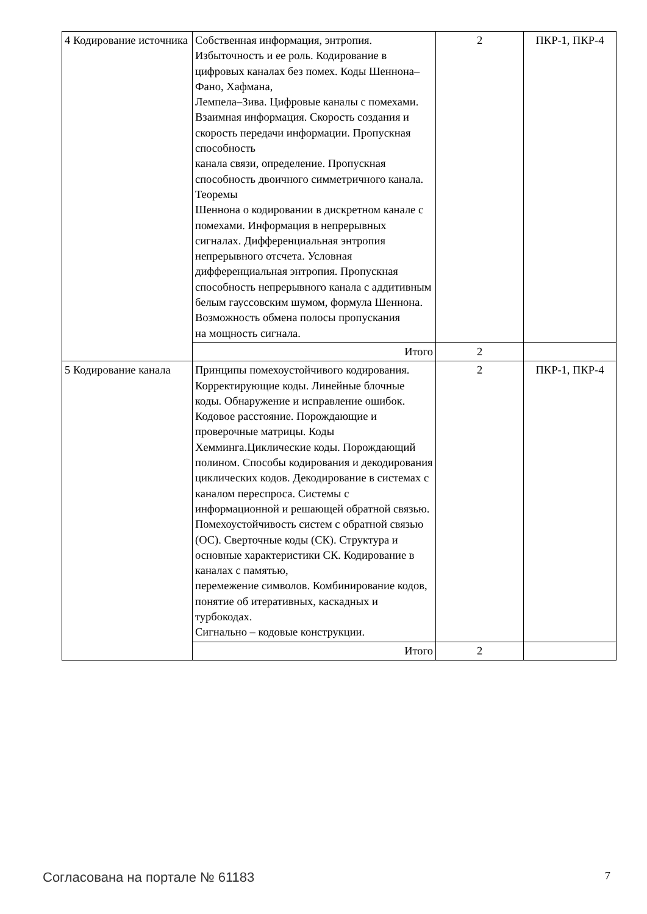| 4 Кодирование источника | Собственная информация, энтропия. Избыточность и ее роль. Кодирование в цифровых каналах без помех. Коды Шеннона–Фано, Хафмана, Лемпела–Зива. Цифровые каналы с помехами. Взаимная информация. Скорость создания и скорость передачи информации. Пропускная способность канала связи, определение. Пропускная способность двоичного симметричного канала. Теоремы Шеннона о кодировании в дискретном канале с помехами. Информация в непрерывных сигналах. Дифференциальная энтропия непрерывного отсчета. Условная дифференциальная энтропия. Пропускная способность непрерывного канала с аддитивным белым гауссовским шумом, формула Шеннона. Возможность обмена полосы пропускания на мощность сигнала. | 2 | ПКР-1, ПКР-4 |
| | Итого | 2 | |
| 5 Кодирование канала | Принципы помехоустойчивого кодирования. Корректирующие коды. Линейные блочные коды. Обнаружение и исправление ошибок. Кодовое расстояние. Порождающие и проверочные матрицы. Коды Хемминга.Циклические коды. Порождающий полином. Способы кодирования и декодирования циклических кодов. Декодирование в системах с каналом переспроса. Системы с информационной и решающей обратной связью. Помехоустойчивость систем с обратной связью (ОС). Сверточные коды (СК). Структура и основные характеристики СК. Кодирование в каналах с памятью, перемежение символов. Комбинирование кодов, понятие об итеративных, каскадных и турбокодах. Сигнально – кодовые конструкции. | 2 | ПКР-1, ПКР-4 |
| | Итого | 2 | |
Согласована на портале № 61183 7